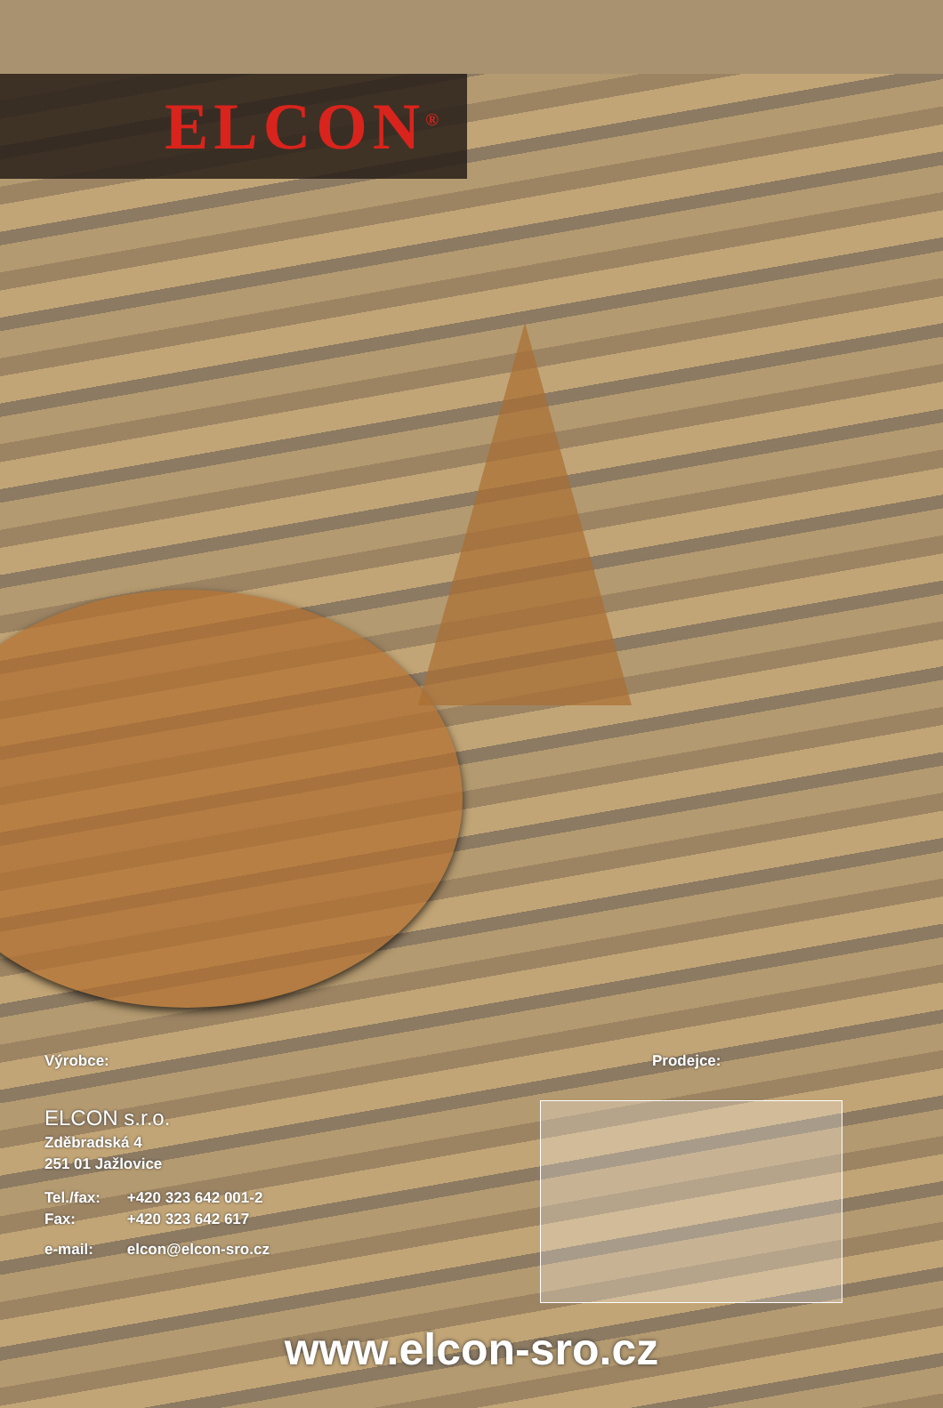ELCON<sup>®</sup>
Výrobce:
ELCON s.r.o.
Zděbradská 4
251 01 Jažlovice
Tel./fax: +420 323 642 001-2
Fax: +420 323 642 617
e-mail: elcon@elcon-sro.cz
Prodejce:
www.elcon-sro.cz